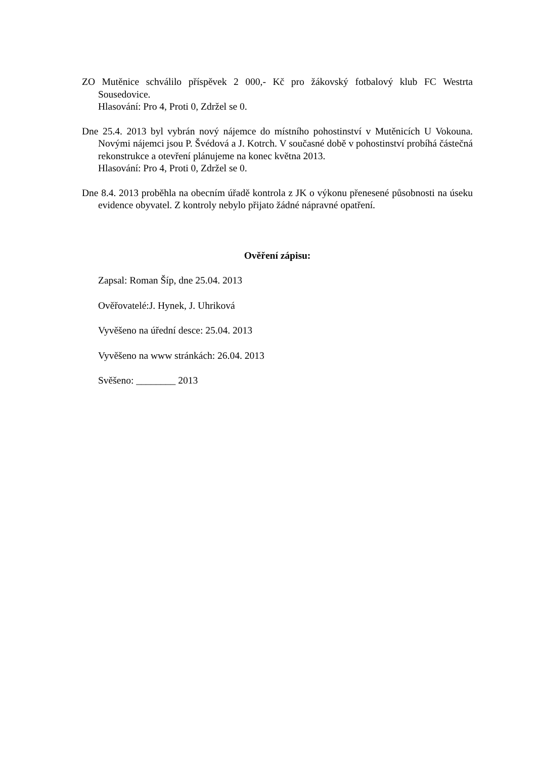ZO Mutěnice schválilo příspěvek 2 000,- Kč pro žákovský fotbalový klub FC Westrta Sousedovice.
Hlasování: Pro 4, Proti 0, Zdržel se 0.
Dne 25.4. 2013 byl vybrán nový nájemce do místního pohostinství v Mutěnicích U Vokouna. Novými nájemci jsou P. Švédová a J. Kotrch. V současné době v pohostinství probíhá částečná rekonstrukce a otevření plánujeme na konec května 2013.
Hlasování: Pro 4, Proti 0, Zdržel se 0.
Dne 8.4. 2013 proběhla na obecním úřadě kontrola z JK o výkonu přenesené působnosti na úseku evidence obyvatel. Z kontroly nebylo přijato žádné nápravné opatření.
Ověření zápisu:
Zapsal: Roman Šíp, dne 25.04. 2013
Ověřovatelé:J. Hynek, J. Uhriková
Vyvěšeno na úřední desce: 25.04. 2013
Vyvěšeno na www stránkách: 26.04. 2013
Svěšeno: ________ 2013